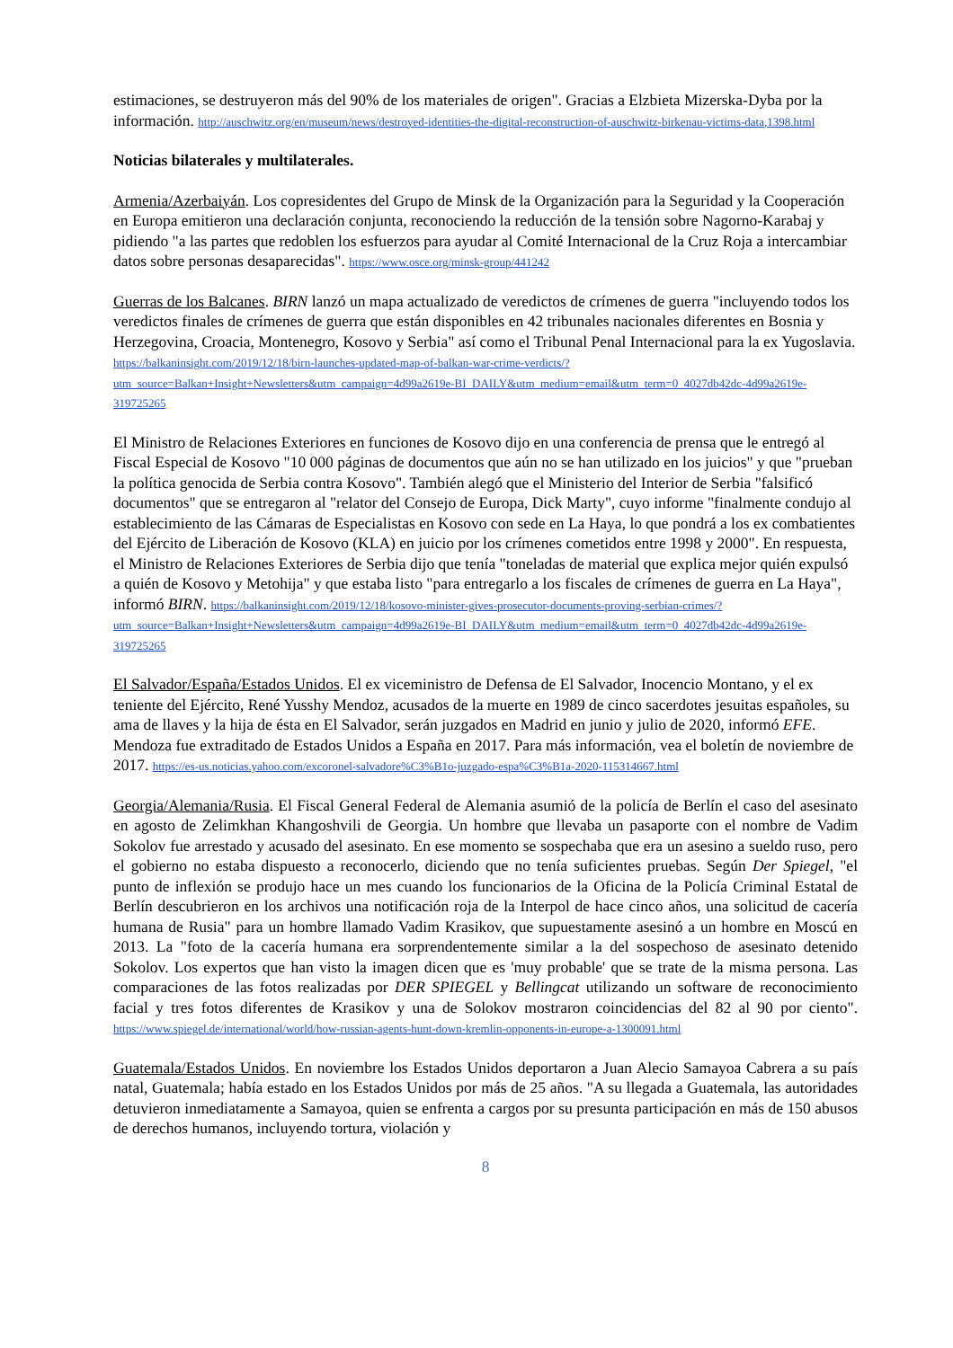estimaciones, se destruyeron más del 90% de los materiales de origen". Gracias a Elzbieta Mizerska-Dyba por la información. http://auschwitz.org/en/museum/news/destroyed-identities-the-digital-reconstruction-of-auschwitz-birkenau-victims-data,1398.html
Noticias bilaterales y multilaterales.
Armenia/Azerbaiyán. Los copresidentes del Grupo de Minsk de la Organización para la Seguridad y la Cooperación en Europa emitieron una declaración conjunta, reconociendo la reducción de la tensión sobre Nagorno-Karabaj y pidiendo "a las partes que redoblen los esfuerzos para ayudar al Comité Internacional de la Cruz Roja a intercambiar datos sobre personas desaparecidas". https://www.osce.org/minsk-group/441242
Guerras de los Balcanes. BIRN lanzó un mapa actualizado de veredictos de crímenes de guerra "incluyendo todos los veredictos finales de crímenes de guerra que están disponibles en 42 tribunales nacionales diferentes en Bosnia y Herzegovina, Croacia, Montenegro, Kosovo y Serbia" así como el Tribunal Penal Internacional para la ex Yugoslavia. https://balkaninsight.com/2019/12/18/birn-launches-updated-map-of-balkan-war-crime-verdicts/?utm_source=Balkan+Insight+Newsletters&utm_campaign=4d99a2619e-BI_DAILY&utm_medium=email&utm_term=0_4027db42dc-4d99a2619e-319725265
El Ministro de Relaciones Exteriores en funciones de Kosovo dijo en una conferencia de prensa que le entregó al Fiscal Especial de Kosovo "10 000 páginas de documentos que aún no se han utilizado en los juicios" y que "prueban la política genocida de Serbia contra Kosovo". También alegó que el Ministerio del Interior de Serbia "falsificó documentos" que se entregaron al "relator del Consejo de Europa, Dick Marty", cuyo informe "finalmente condujo al establecimiento de las Cámaras de Especialistas en Kosovo con sede en La Haya, lo que pondrá a los ex combatientes del Ejército de Liberación de Kosovo (KLA) en juicio por los crímenes cometidos entre 1998 y 2000". En respuesta, el Ministro de Relaciones Exteriores de Serbia dijo que tenía "toneladas de material que explica mejor quién expulsó a quién de Kosovo y Metohija" y que estaba listo "para entregarlo a los fiscales de crímenes de guerra en La Haya", informó BIRN. https://balkaninsight.com/2019/12/18/kosovo-minister-gives-prosecutor-documents-proving-serbian-crimes/?utm_source=Balkan+Insight+Newsletters&utm_campaign=4d99a2619e-BI_DAILY&utm_medium=email&utm_term=0_4027db42dc-4d99a2619e-319725265
El Salvador/España/Estados Unidos. El ex viceministro de Defensa de El Salvador, Inocencio Montano, y el ex teniente del Ejército, René Yusshy Mendoz, acusados de la muerte en 1989 de cinco sacerdotes jesuitas españoles, su ama de llaves y la hija de ésta en El Salvador, serán juzgados en Madrid en junio y julio de 2020, informó EFE. Mendoza fue extraditado de Estados Unidos a España en 2017. Para más información, vea el boletín de noviembre de 2017. https://es-us.noticias.yahoo.com/excoronel-salvadore%C3%B1o-juzgado-espa%C3%B1a-2020-115314667.html
Georgia/Alemania/Rusia. El Fiscal General Federal de Alemania asumió de la policía de Berlín el caso del asesinato en agosto de Zelimkhan Khangoshvili de Georgia. Un hombre que llevaba un pasaporte con el nombre de Vadim Sokolov fue arrestado y acusado del asesinato. En ese momento se sospechaba que era un asesino a sueldo ruso, pero el gobierno no estaba dispuesto a reconocerlo, diciendo que no tenía suficientes pruebas. Según Der Spiegel, "el punto de inflexión se produjo hace un mes cuando los funcionarios de la Oficina de la Policía Criminal Estatal de Berlín descubrieron en los archivos una notificación roja de la Interpol de hace cinco años, una solicitud de cacería humana de Rusia" para un hombre llamado Vadim Krasikov, que supuestamente asesinó a un hombre en Moscú en 2013. La "foto de la cacería humana era sorprendentemente similar a la del sospechoso de asesinato detenido Sokolov. Los expertos que han visto la imagen dicen que es 'muy probable' que se trate de la misma persona. Las comparaciones de las fotos realizadas por DER SPIEGEL y Bellingcat utilizando un software de reconocimiento facial y tres fotos diferentes de Krasikov y una de Solokov mostraron coincidencias del 82 al 90 por ciento". https://www.spiegel.de/international/world/how-russian-agents-hunt-down-kremlin-opponents-in-europe-a-1300091.html
Guatemala/Estados Unidos. En noviembre los Estados Unidos deportaron a Juan Alecio Samayoa Cabrera a su país natal, Guatemala; había estado en los Estados Unidos por más de 25 años. "A su llegada a Guatemala, las autoridades detuvieron inmediatamente a Samayoa, quien se enfrenta a cargos por su presunta participación en más de 150 abusos de derechos humanos, incluyendo tortura, violación y
8